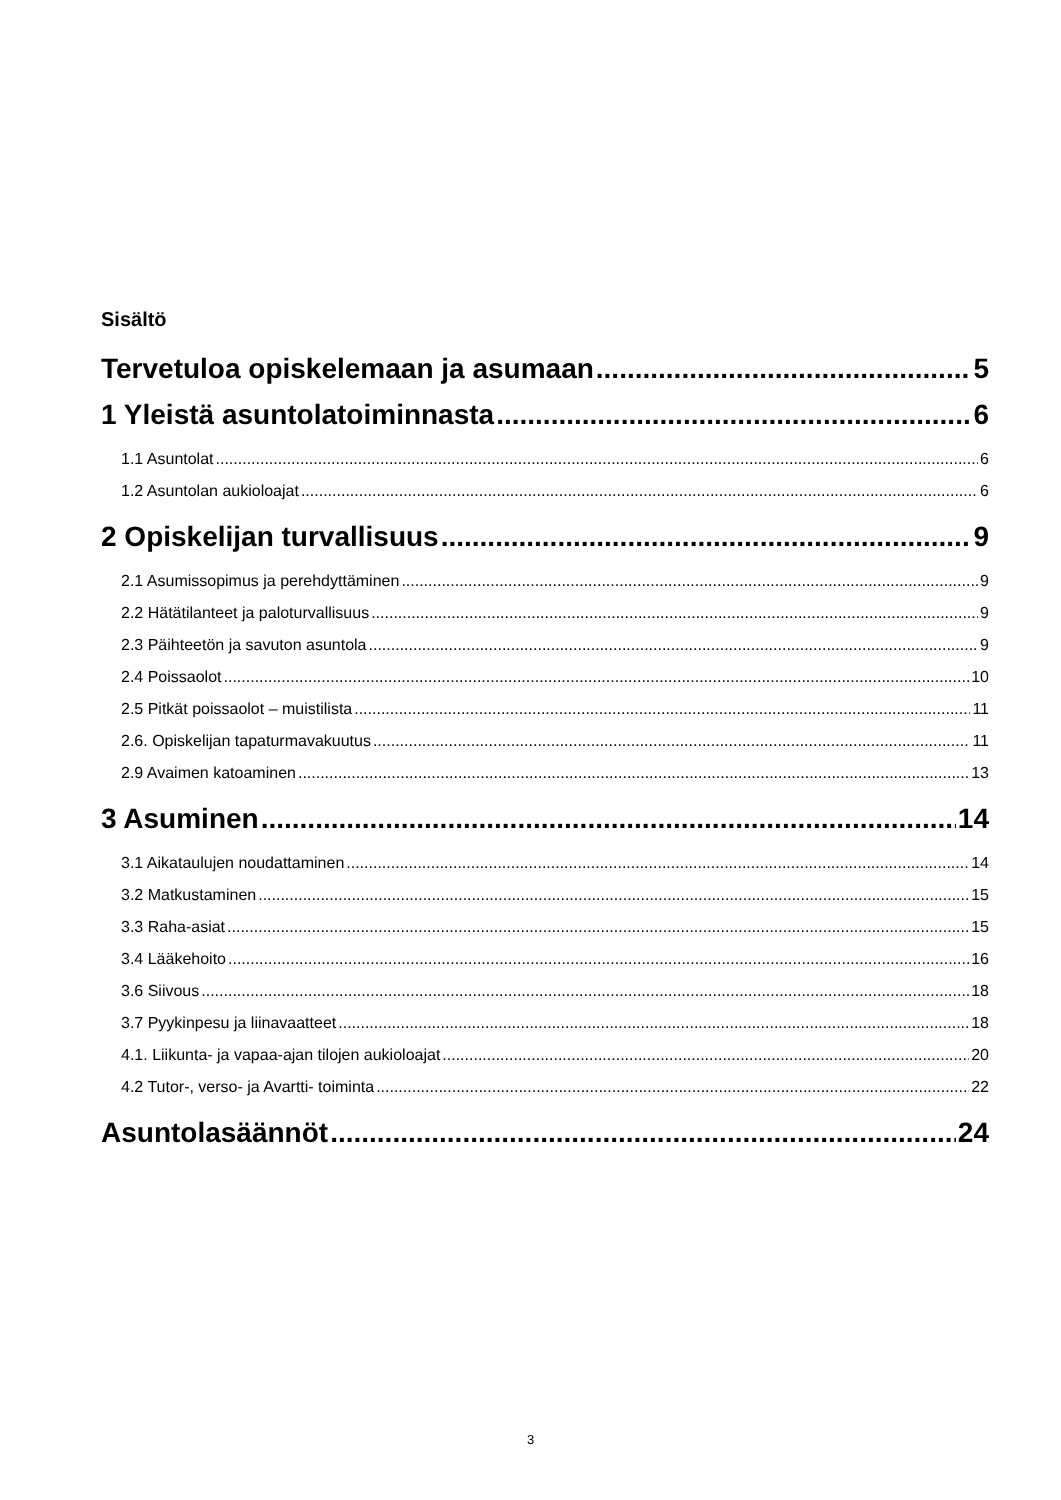Sisältö
Tervetuloa opiskelemaan ja asumaan 5
1 Yleistä asuntolatoiminnasta 6
1.1 Asuntolat 6
1.2 Asuntolan aukioloajat 6
2 Opiskelijan turvallisuus 9
2.1 Asumissopimus ja perehdyttäminen 9
2.2 Hätätilanteet ja paloturvallisuus 9
2.3 Päihteetön ja savuton asuntola 9
2.4 Poissaolot 10
2.5 Pitkät poissaolot – muistilista 11
2.6. Opiskelijan tapaturmavakuutus 11
2.9 Avaimen katoaminen 13
3 Asuminen 14
3.1 Aikataulujen noudattaminen 14
3.2 Matkustaminen 15
3.3 Raha-asiat 15
3.4 Lääkehoito 16
3.6 Siivous 18
3.7 Pyykinpesu ja liinavaatteet 18
4.1. Liikunta- ja vapaa-ajan tilojen aukioloajat 20
4.2 Tutor-, verso- ja Avartti- toiminta 22
Asuntolasäännöt 24
3